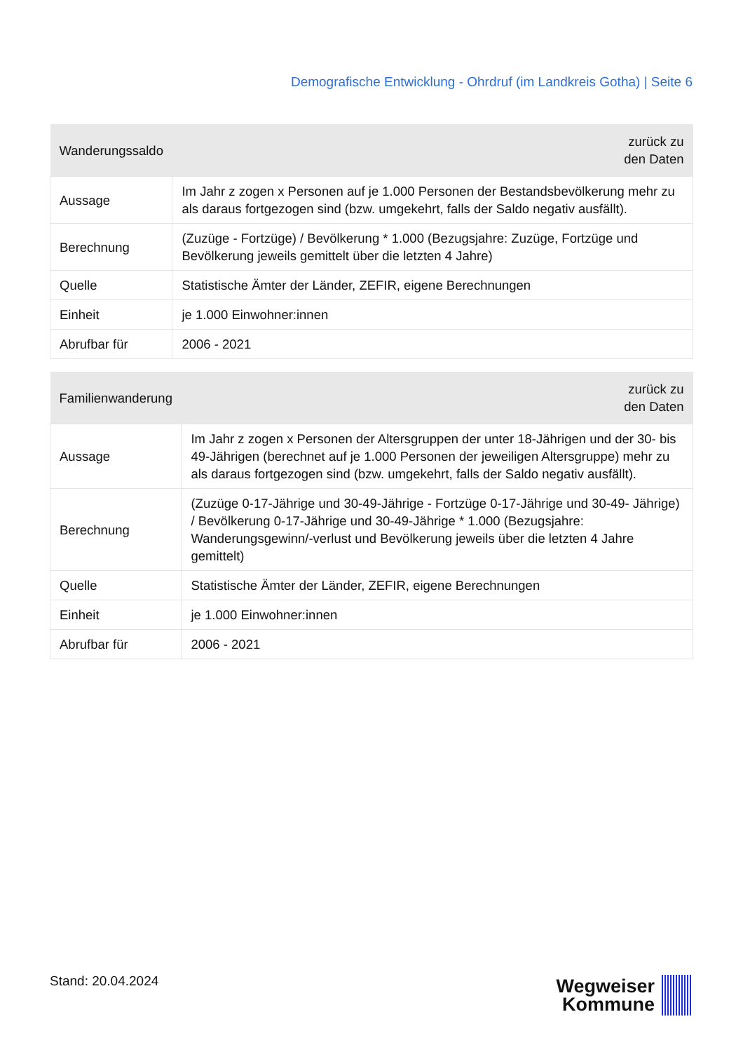Demografische Entwicklung - Ohrdruf (im Landkreis Gotha) | Seite 6
| Wanderungssaldo | zurück zu den Daten |
| --- | --- |
| Aussage | Im Jahr z zogen x Personen auf je 1.000 Personen der Bestandsbevölkerung mehr zu als daraus fortgezogen sind (bzw. umgekehrt, falls der Saldo negativ ausfällt). |
| Berechnung | (Zuzüge - Fortzüge) / Bevölkerung * 1.000 (Bezugsjahre: Zuzüge, Fortzüge und Bevölkerung jeweils gemittelt über die letzten 4 Jahre) |
| Quelle | Statistische Ämter der Länder, ZEFIR, eigene Berechnungen |
| Einheit | je 1.000 Einwohner:innen |
| Abrufbar für | 2006 - 2021 |
| Familienwanderung | zurück zu den Daten |
| --- | --- |
| Aussage | Im Jahr z zogen x Personen der Altersgruppen der unter 18-Jährigen und der 30- bis 49-Jährigen (berechnet auf je 1.000 Personen der jeweiligen Altersgruppe) mehr zu als daraus fortgezogen sind (bzw. umgekehrt, falls der Saldo negativ ausfällt). |
| Berechnung | (Zuzüge 0-17-Jährige und 30-49-Jährige - Fortzüge 0-17-Jährige und 30-49- Jährige) / Bevölkerung 0-17-Jährige und 30-49-Jährige * 1.000 (Bezugsjahre: Wanderungsgewinn/-verlust und Bevölkerung jeweils über die letzten 4 Jahre gemittelt) |
| Quelle | Statistische Ämter der Länder, ZEFIR, eigene Berechnungen |
| Einheit | je 1.000 Einwohner:innen |
| Abrufbar für | 2006 - 2021 |
Stand: 20.04.2024
Wegweiser
Kommune